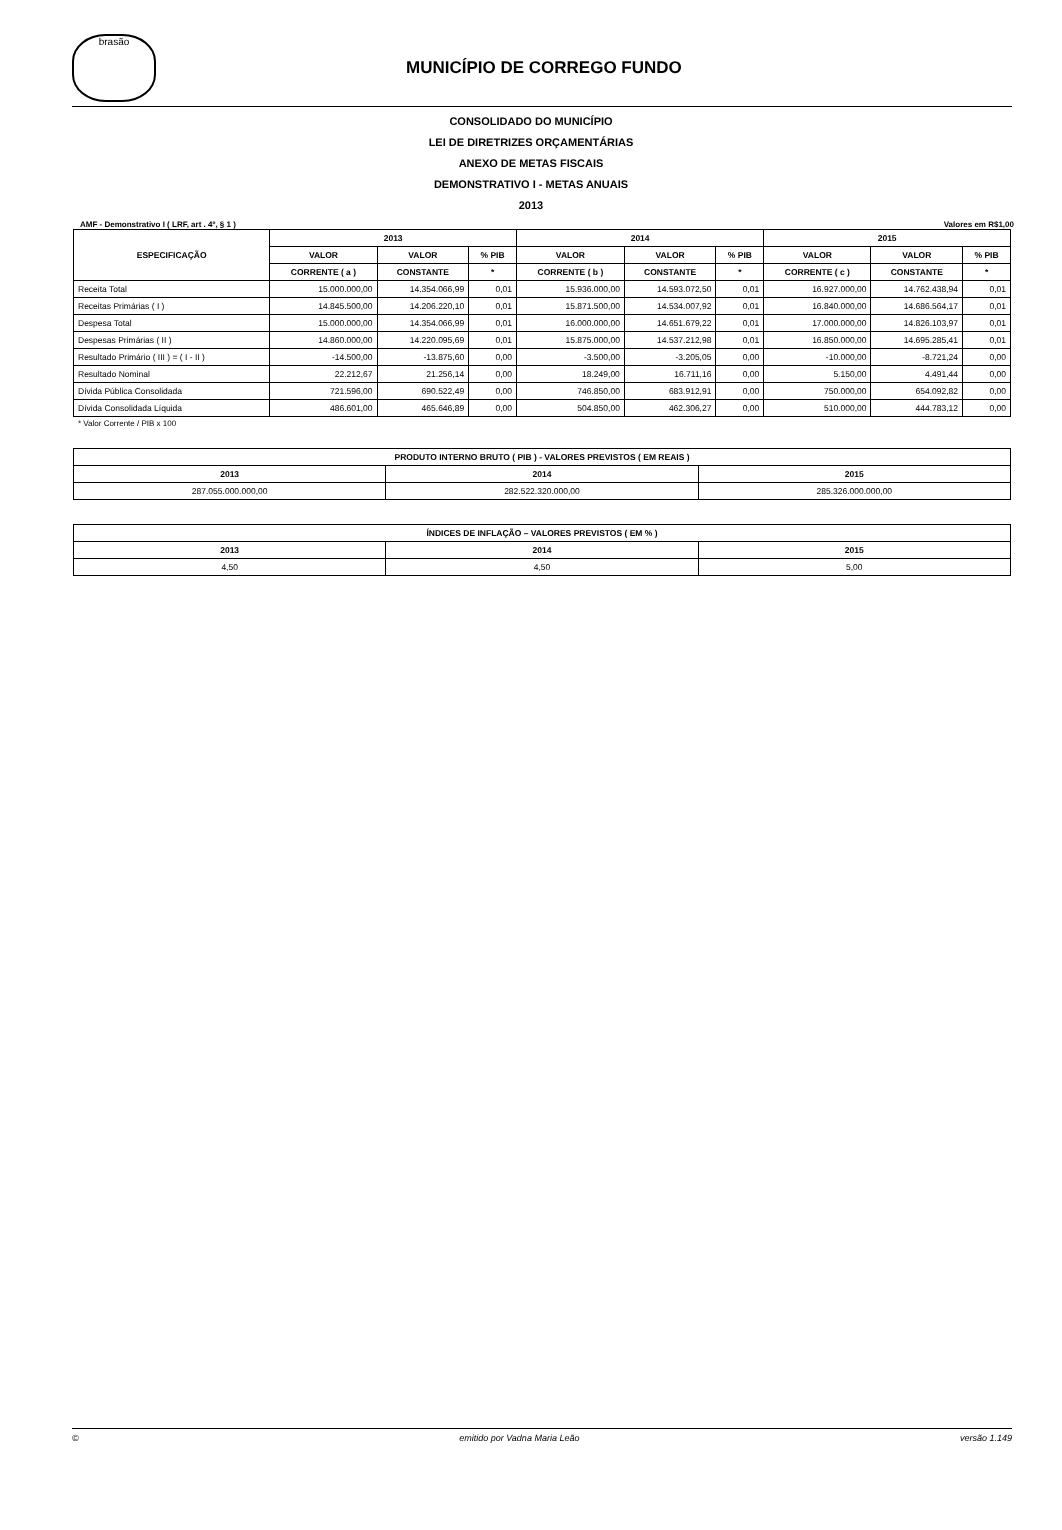brasão
MUNICÍPIO DE CORREGO FUNDO
CONSOLIDADO DO MUNICÍPIO
LEI DE DIRETRIZES ORÇAMENTÁRIAS
ANEXO DE METAS FISCAIS
DEMONSTRATIVO I - METAS ANUAIS
2013
AMF - Demonstrativo I ( LRF, art . 4º, § 1 ) Valores em R$1,00
| ESPECIFICAÇÃO | 2013 | | | 2014 | | | 2015 | | |
| --- | --- | --- | --- | --- | --- | --- | --- | --- | --- |
| | VALOR | VALOR | % PIB | VALOR | VALOR | % PIB | VALOR | VALOR | % PIB |
| | CORRENTE ( a ) | CONSTANTE | * | CORRENTE ( b ) | CONSTANTE | * | CORRENTE ( c ) | CONSTANTE | * |
| Receita Total | 15.000.000,00 | 14.354.066,99 | 0,01 | 15.936.000,00 | 14.593.072,50 | 0,01 | 16.927.000,00 | 14.762.438,94 | 0,01 |
| Receitas Primárias ( I ) | 14.845.500,00 | 14.206.220,10 | 0,01 | 15.871.500,00 | 14.534.007,92 | 0,01 | 16.840.000,00 | 14.686.564,17 | 0,01 |
| Despesa Total | 15.000.000,00 | 14.354.066,99 | 0,01 | 16.000.000,00 | 14.651.679,22 | 0,01 | 17.000.000,00 | 14.826.103,97 | 0,01 |
| Despesas Primárias ( II ) | 14.860.000,00 | 14.220.095,69 | 0,01 | 15.875.000,00 | 14.537.212,98 | 0,01 | 16.850.000,00 | 14.695.285,41 | 0,01 |
| Resultado Primário ( III ) = ( I - II ) | -14.500,00 | -13.875,60 | 0,00 | -3.500,00 | -3.205,05 | 0,00 | -10.000,00 | -8.721,24 | 0,00 |
| Resultado Nominal | 22.212,67 | 21.256,14 | 0,00 | 18.249,00 | 16.711,16 | 0,00 | 5.150,00 | 4.491,44 | 0,00 |
| Dívida Pública Consolidada | 721.596,00 | 690.522,49 | 0,00 | 746.850,00 | 683.912,91 | 0,00 | 750.000,00 | 654.092,82 | 0,00 |
| Dívida Consolidada Líquida | 486.601,00 | 465.646,89 | 0,00 | 504.850,00 | 462.306,27 | 0,00 | 510.000,00 | 444.783,12 | 0,00 |
* Valor Corrente / PIB x 100
| PRODUTO INTERNO BRUTO ( PIB ) - VALORES PREVISTOS ( EM REAIS ) | | |
| --- | --- | --- |
| 2013 | 2014 | 2015 |
| 287.055.000.000,00 | 282.522.320.000,00 | 285.326.000.000,00 |
| ÍNDICES DE INFLAÇÃO – VALORES PREVISTOS ( EM % ) | | |
| --- | --- | --- |
| 2013 | 2014 | 2015 |
| 4,50 | 4,50 | 5,00 |
© emitido por Vadna Maria Leão versão 1.149